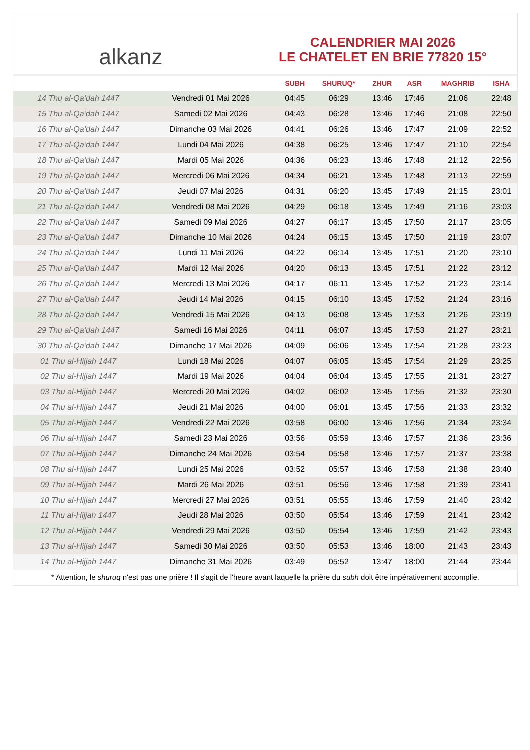alkanz
CALENDRIER MAI 2026
LE CHATELET EN BRIE 77820 15°
| | | SUBH | SHURUQ* | ZHUR | ASR | MAGHRIB | ISHA |
| --- | --- | --- | --- | --- | --- | --- | --- |
| 14 Thu al-Qa‘dah 1447 | Vendredi 01 Mai 2026 | 04:45 | 06:29 | 13:46 | 17:46 | 21:06 | 22:48 |
| 15 Thu al-Qa‘dah 1447 | Samedi 02 Mai 2026 | 04:43 | 06:28 | 13:46 | 17:46 | 21:08 | 22:50 |
| 16 Thu al-Qa‘dah 1447 | Dimanche 03 Mai 2026 | 04:41 | 06:26 | 13:46 | 17:47 | 21:09 | 22:52 |
| 17 Thu al-Qa‘dah 1447 | Lundi 04 Mai 2026 | 04:38 | 06:25 | 13:46 | 17:47 | 21:10 | 22:54 |
| 18 Thu al-Qa‘dah 1447 | Mardi 05 Mai 2026 | 04:36 | 06:23 | 13:46 | 17:48 | 21:12 | 22:56 |
| 19 Thu al-Qa‘dah 1447 | Mercredi 06 Mai 2026 | 04:34 | 06:21 | 13:45 | 17:48 | 21:13 | 22:59 |
| 20 Thu al-Qa‘dah 1447 | Jeudi 07 Mai 2026 | 04:31 | 06:20 | 13:45 | 17:49 | 21:15 | 23:01 |
| 21 Thu al-Qa‘dah 1447 | Vendredi 08 Mai 2026 | 04:29 | 06:18 | 13:45 | 17:49 | 21:16 | 23:03 |
| 22 Thu al-Qa‘dah 1447 | Samedi 09 Mai 2026 | 04:27 | 06:17 | 13:45 | 17:50 | 21:17 | 23:05 |
| 23 Thu al-Qa‘dah 1447 | Dimanche 10 Mai 2026 | 04:24 | 06:15 | 13:45 | 17:50 | 21:19 | 23:07 |
| 24 Thu al-Qa‘dah 1447 | Lundi 11 Mai 2026 | 04:22 | 06:14 | 13:45 | 17:51 | 21:20 | 23:10 |
| 25 Thu al-Qa‘dah 1447 | Mardi 12 Mai 2026 | 04:20 | 06:13 | 13:45 | 17:51 | 21:22 | 23:12 |
| 26 Thu al-Qa‘dah 1447 | Mercredi 13 Mai 2026 | 04:17 | 06:11 | 13:45 | 17:52 | 21:23 | 23:14 |
| 27 Thu al-Qa‘dah 1447 | Jeudi 14 Mai 2026 | 04:15 | 06:10 | 13:45 | 17:52 | 21:24 | 23:16 |
| 28 Thu al-Qa‘dah 1447 | Vendredi 15 Mai 2026 | 04:13 | 06:08 | 13:45 | 17:53 | 21:26 | 23:19 |
| 29 Thu al-Qa‘dah 1447 | Samedi 16 Mai 2026 | 04:11 | 06:07 | 13:45 | 17:53 | 21:27 | 23:21 |
| 30 Thu al-Qa‘dah 1447 | Dimanche 17 Mai 2026 | 04:09 | 06:06 | 13:45 | 17:54 | 21:28 | 23:23 |
| 01 Thu al-Hijjah 1447 | Lundi 18 Mai 2026 | 04:07 | 06:05 | 13:45 | 17:54 | 21:29 | 23:25 |
| 02 Thu al-Hijjah 1447 | Mardi 19 Mai 2026 | 04:04 | 06:04 | 13:45 | 17:55 | 21:31 | 23:27 |
| 03 Thu al-Hijjah 1447 | Mercredi 20 Mai 2026 | 04:02 | 06:02 | 13:45 | 17:55 | 21:32 | 23:30 |
| 04 Thu al-Hijjah 1447 | Jeudi 21 Mai 2026 | 04:00 | 06:01 | 13:45 | 17:56 | 21:33 | 23:32 |
| 05 Thu al-Hijjah 1447 | Vendredi 22 Mai 2026 | 03:58 | 06:00 | 13:46 | 17:56 | 21:34 | 23:34 |
| 06 Thu al-Hijjah 1447 | Samedi 23 Mai 2026 | 03:56 | 05:59 | 13:46 | 17:57 | 21:36 | 23:36 |
| 07 Thu al-Hijjah 1447 | Dimanche 24 Mai 2026 | 03:54 | 05:58 | 13:46 | 17:57 | 21:37 | 23:38 |
| 08 Thu al-Hijjah 1447 | Lundi 25 Mai 2026 | 03:52 | 05:57 | 13:46 | 17:58 | 21:38 | 23:40 |
| 09 Thu al-Hijjah 1447 | Mardi 26 Mai 2026 | 03:51 | 05:56 | 13:46 | 17:58 | 21:39 | 23:41 |
| 10 Thu al-Hijjah 1447 | Mercredi 27 Mai 2026 | 03:51 | 05:55 | 13:46 | 17:59 | 21:40 | 23:42 |
| 11 Thu al-Hijjah 1447 | Jeudi 28 Mai 2026 | 03:50 | 05:54 | 13:46 | 17:59 | 21:41 | 23:42 |
| 12 Thu al-Hijjah 1447 | Vendredi 29 Mai 2026 | 03:50 | 05:54 | 13:46 | 17:59 | 21:42 | 23:43 |
| 13 Thu al-Hijjah 1447 | Samedi 30 Mai 2026 | 03:50 | 05:53 | 13:46 | 18:00 | 21:43 | 23:43 |
| 14 Thu al-Hijjah 1447 | Dimanche 31 Mai 2026 | 03:49 | 05:52 | 13:47 | 18:00 | 21:44 | 23:44 |
* Attention, le shuruq n'est pas une prière ! Il s'agit de l'heure avant laquelle la prière du subh doit être impérativement accomplie.